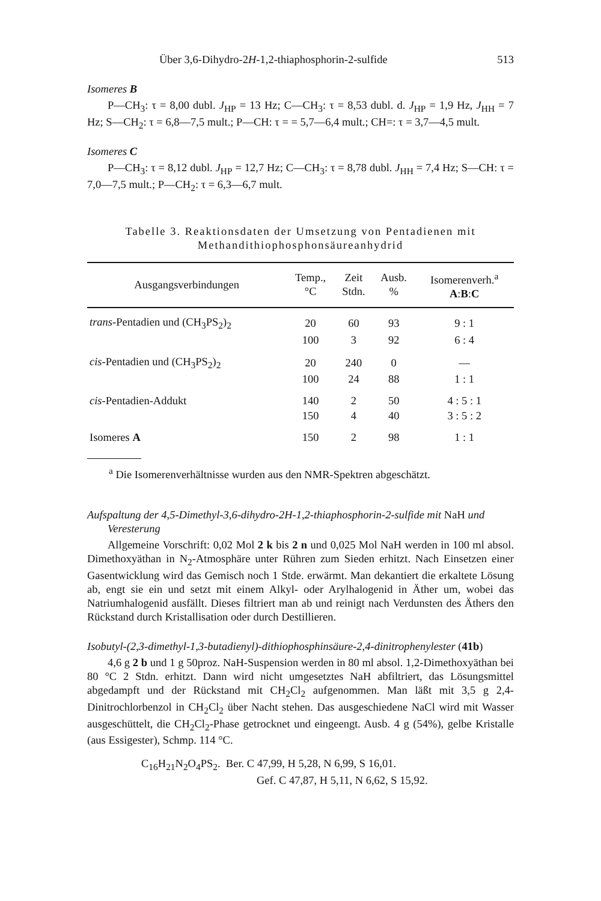Über 3,6-Dihydro-2H-1,2-thiaphosphorin-2-sulfide 513
Isomeres B
P—CH<sub>3</sub>: τ = 8,00 dubl. J<sub>HP</sub> = 13 Hz; C—CH<sub>3</sub>: τ = 8,53 dubl. d. J<sub>HP</sub> = 1,9 Hz, J<sub>HH</sub> = 7 Hz; S—CH<sub>2</sub>: τ = 6,8—7,5 mult.; P—CH: τ = = 5,7—6,4 mult.; CH=: τ = 3,7—4,5 mult.
Isomeres C
P—CH<sub>3</sub>: τ = 8,12 dubl. J<sub>HP</sub> = 12,7 Hz; C—CH<sub>3</sub>: τ = 8,78 dubl. J<sub>HH</sub> = 7,4 Hz; S—CH: τ = 7,0—7,5 mult.; P—CH<sub>2</sub>: τ = 6,3—6,7 mult.
Tabelle 3. Reaktionsdaten der Umsetzung von Pentadienen mit
Methandithiophosphonsäureanhydrid
| Ausgangsverbindungen | Temp., °C | Zeit Stdn. | Ausb. % | Isomerenverh.<sup>a</sup> A : B : C |
| --- | --- | --- | --- | --- |
| trans -Pentadien und (CH<sub>3</sub>PS<sub>2</sub>)<sub>2</sub> | 20 | 60 | 93 | 9 : 1 |
| | 100 | 3 | 92 | 6 : 4 |
| cis -Pentadien und (CH<sub>3</sub>PS<sub>2</sub>)<sub>2</sub> | 20 | 240 | 0 | — |
| | 100 | 24 | 88 | 1 : 1 |
| cis -Pentadien-Addukt | 140 | 2 | 50 | 4 : 5 : 1 |
| | 150 | 4 | 40 | 3 : 5 : 2 |
| Isomeres A | 150 | 2 | 98 | 1 : 1 |
<sup>a</sup> Die Isomerenverhältnisse wurden aus den NMR-Spektren abgeschätzt.
Aufspaltung der 4,5-Dimethyl-3,6-dihydro-2H-1,2-thiaphosphorin-2-sulfide mit NaH und Veresterung
Allgemeine Vorschrift: 0,02 Mol 2 k bis 2 n und 0,025 Mol NaH werden in 100 ml absol. Dimethoxyäthan in N<sub>2</sub>-Atmosphäre unter Rühren zum Sieden erhitzt. Nach Einsetzen einer Gasentwicklung wird das Gemisch noch 1 Stde. erwärmt. Man dekantiert die erkaltete Lösung ab, engt sie ein und setzt mit einem Alkyl- oder Arylhalogenid in Äther um, wobei das Natriumhalogenid ausfällt. Dieses filtriert man ab und reinigt nach Verdunsten des Äthers den Rückstand durch Kristallisation oder durch Destillieren.
Isobutyl-(2,3-dimethyl-1,3-butadienyl)-dithiophosphinsäure-2,4-dinitrophenylester (41b)
4,6 g 2 b und 1 g 50proz. NaH-Suspension werden in 80 ml absol. 1,2-Dimethoxyäthan bei 80 °C 2 Stdn. erhitzt. Dann wird nicht umgesetztes NaH abfiltriert, das Lösungsmittel abgedampft und der Rückstand mit CH<sub>2</sub>Cl<sub>2</sub> aufgenommen. Man läßt mit 3,5 g 2,4-Dinitrochlorbenzol in CH<sub>2</sub>Cl<sub>2</sub> über Nacht stehen. Das ausgeschiedene NaCl wird mit Wasser ausgeschüttelt, die CH<sub>2</sub>Cl<sub>2</sub>-Phase getrocknet und eingeengt. Ausb. 4 g (54%), gelbe Kristalle (aus Essigester), Schmp. 114 °C.
C<sub>16</sub>H<sub>21</sub>N<sub>2</sub>O<sub>4</sub>PS<sub>2</sub>. Ber. C 47,99, H 5,28, N 6,99, S 16,01.
Gef. C 47,87, H 5,11, N 6,62, S 15,92.